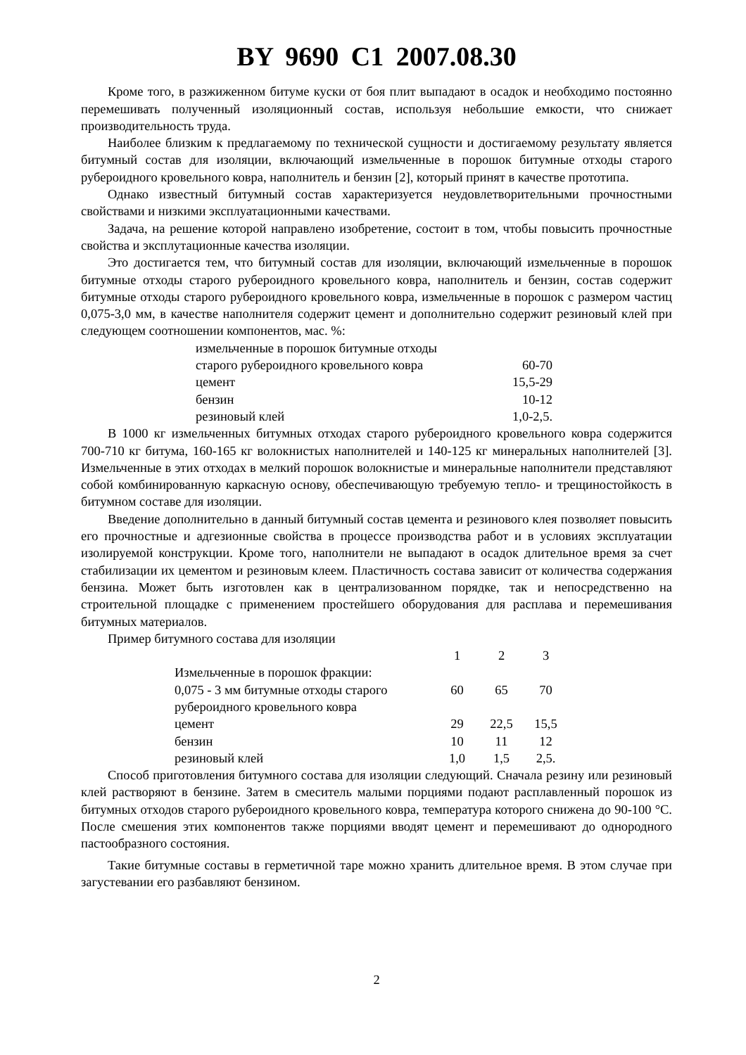BY 9690 C1 2007.08.30
Кроме того, в разжиженном битуме куски от боя плит выпадают в осадок и необходимо постоянно перемешивать полученный изоляционный состав, используя небольшие емкости, что снижает производительность труда.
Наиболее близким к предлагаемому по технической сущности и достигаемому результату является битумный состав для изоляции, включающий измельченные в порошок битумные отходы старого рубероидного кровельного ковра, наполнитель и бензин [2], который принят в качестве прототипа.
Однако известный битумный состав характеризуется неудовлетворительными прочностными свойствами и низкими эксплуатационными качествами.
Задача, на решение которой направлено изобретение, состоит в том, чтобы повысить прочностные свойства и эксплутационные качества изоляции.
Это достигается тем, что битумный состав для изоляции, включающий измельченные в порошок битумные отходы старого рубероидного кровельного ковра, наполнитель и бензин, состав содержит битумные отходы старого рубероидного кровельного ковра, измельченные в порошок с размером частиц 0,075-3,0 мм, в качестве наполнителя содержит цемент и дополнительно содержит резиновый клей при следующем соотношении компонентов, мас. %:
| измельченные в порошок битумные отходы | |
| старого рубероидного кровельного ковра | 60-70 |
| цемент | 15,5-29 |
| бензин | 10-12 |
| резиновый клей | 1,0-2,5. |
В 1000 кг измельченных битумных отходах старого рубероидного кровельного ковра содержится 700-710 кг битума, 160-165 кг волокнистых наполнителей и 140-125 кг минеральных наполнителей [3]. Измельченные в этих отходах в мелкий порошок волокнистые и минеральные наполнители представляют собой комбинированную каркасную основу, обеспечивающую требуемую тепло- и трещиностойкость в битумном составе для изоляции.
Введение дополнительно в данный битумный состав цемента и резинового клея позволяет повысить его прочностные и адгезионные свойства в процессе производства работ и в условиях эксплуатации изолируемой конструкции. Кроме того, наполнители не выпадают в осадок длительное время за счет стабилизации их цементом и резиновым клеем. Пластичность состава зависит от количества содержания бензина. Может быть изготовлен как в централизованном порядке, так и непосредственно на строительной площадке с применением простейшего оборудования для расплава и перемешивания битумных материалов.
Пример битумного состава для изоляции
| | 1 | 2 | 3 |
| Измельченные в порошок фракции: | | | |
| 0,075 - 3 мм битумные отходы старого | 60 | 65 | 70 |
| рубероидного кровельного ковра | | | |
| цемент | 29 | 22,5 | 15,5 |
| бензин | 10 | 11 | 12 |
| резиновый клей | 1,0 | 1,5 | 2,5. |
Способ приготовления битумного состава для изоляции следующий. Сначала резину или резиновый клей растворяют в бензине. Затем в смеситель малыми порциями подают расплавленный порошок из битумных отходов старого рубероидного кровельного ковра, температура которого снижена до 90-100 °С. После смешения этих компонентов также порциями вводят цемент и перемешивают до однородного пастообразного состояния.
Такие битумные составы в герметичной таре можно хранить длительное время. В этом случае при загустевании его разбавляют бензином.
2